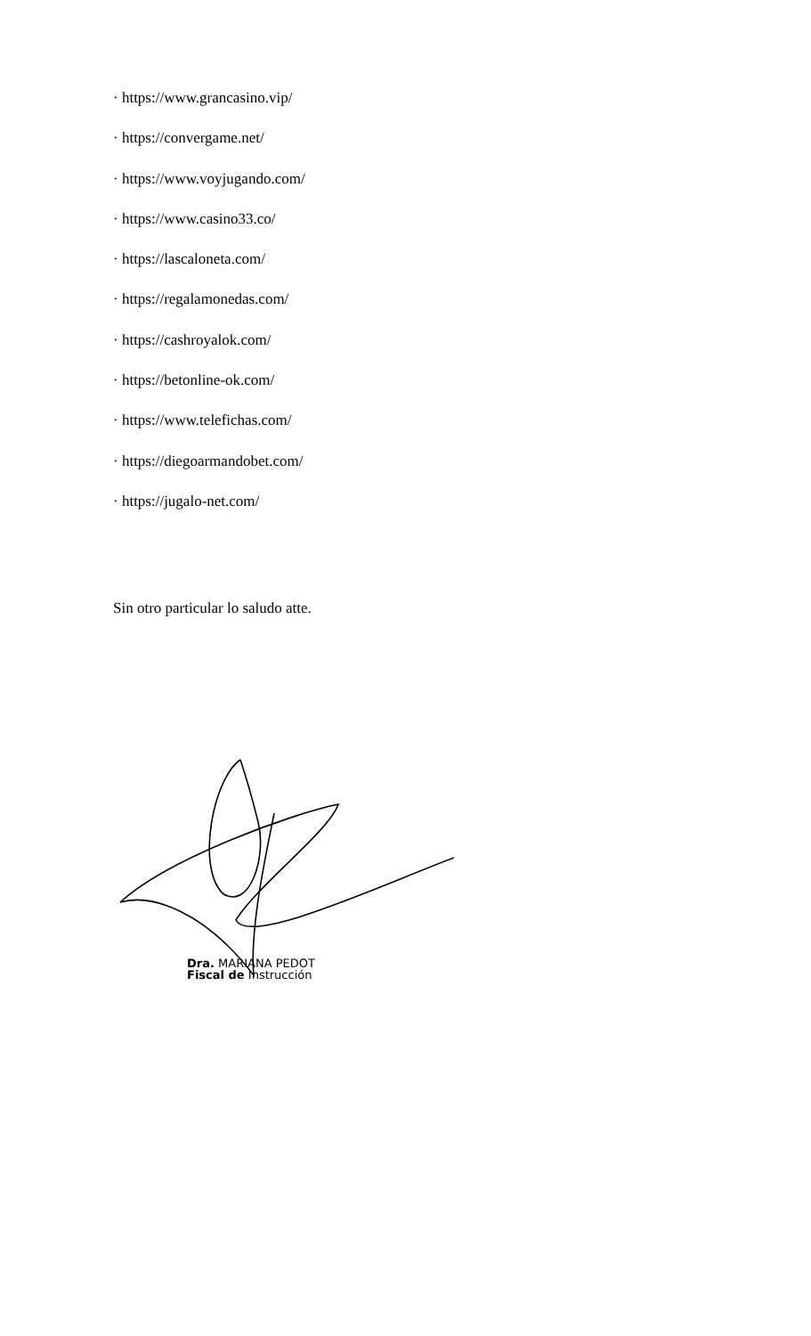· https://www.grancasino.vip/
· https://convergame.net/
· https://www.voyjugando.com/
· https://www.casino33.co/
· https://lascaloneta.com/
· https://regalamonedas.com/
· https://cashroyalok.com/
· https://betonline-ok.com/
· https://www.telefichas.com/
· https://diegoarmandobet.com/
· https://jugalo-net.com/
Sin otro particular lo saludo atte.
Dra. MARIANA PEDOT
Fiscal de Instrucción